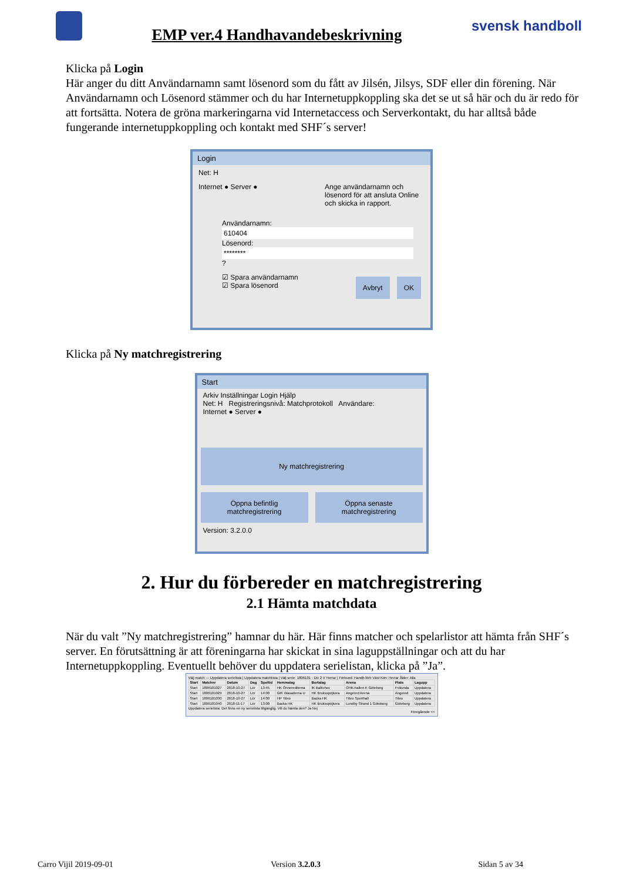EMP ver.4 Handhavandebeskrivning
svensk handboll
Klicka på Login
Här anger du ditt Användarnamn samt lösenord som du fått av Jilsén, Jilsys, SDF eller din förening. När Användarnamn och Lösenord stämmer och du har Internetuppkoppling ska det se ut så här och du är redo för att fortsätta. Notera de gröna markeringarna vid Internetaccess och Serverkontakt, du har alltså både fungerande internetuppkoppling och kontakt med SHF´s server!
Login
Net: H
Internet ● Server ● Ange användarnamn och lösenord för att ansluta Online och skicka in rapport.
Användarnamn:
610404
Lösenord:
********
?
☑ Spara användarnamn
☑ Spara lösenord Avbryt OK
Klicka på Ny matchregistrering
Start
Arkiv Inställningar Login Hjälp
Net: H Registreringsnivå: Matchprotokoll Användare:
Internet ● Server ●
Ny matchregistrering
Öppna befintlig matchregistrering
Öppna senaste matchregistrering
Version: 3.2.0.0
2. Hur du förbereder en matchregistrering
2.1 Hämta matchdata
När du valt ”Ny matchregistrering” hamnar du här. Här finns matcher och spelarlistor att hämta från SHF´s server. En förutsättning är att föreningarna har skickat in sina laguppställningar och att du har Internetuppkoppling. Eventuellt behöver du uppdatera serielistan, klicka på ”Ja”.
Välj match — Uppdatera serielista | Uppdatera matchlista | Välj serie: 1806101 - Div 2 V Herrar | Förbund: Handb.förb Väst Kön: Herrar Ålder: Alla
| Start | Matchnr | Datum | Dag | Speltid | Hemmalag | Bortalag | Arena | Plats | Lagupp |
| --- | --- | --- | --- | --- | --- | --- | --- | --- | --- |
| Start | 1806101027 | 2018-10-27 | Lör | 13:45 | HK Önnereditema | IK Baltichov | OHK-hallen K Göteborg | Frölunda | Uppdatera |
| Start | 1806101029 | 2018-10-27 | Lör | 14:00 | GIK Wasaiterna U | HK Bruksspöjkera | Angered Arena | Angered | Uppdatera |
| Start | 1806101030 | 2018-10-27 | Lör | 14:00 | HP Tibro | Backa HK | Tibro Sporthall | Tibro | Uppdatera |
| Start | 1806101040 | 2018-11-17 | Lör | 13:00 | Backa HK | HK Bruksspöjkera | Lundby Strand 1 Göteborg | Göteborg | Uppdatera |
Uppdatera serielista: Det finns en ny serielista tillgänglig. Vill du hämta den? Ja Nej
Föregående <<
Carro Vijil 2019-09-01 Version 3.2.0.3 Sidan 5 av 34